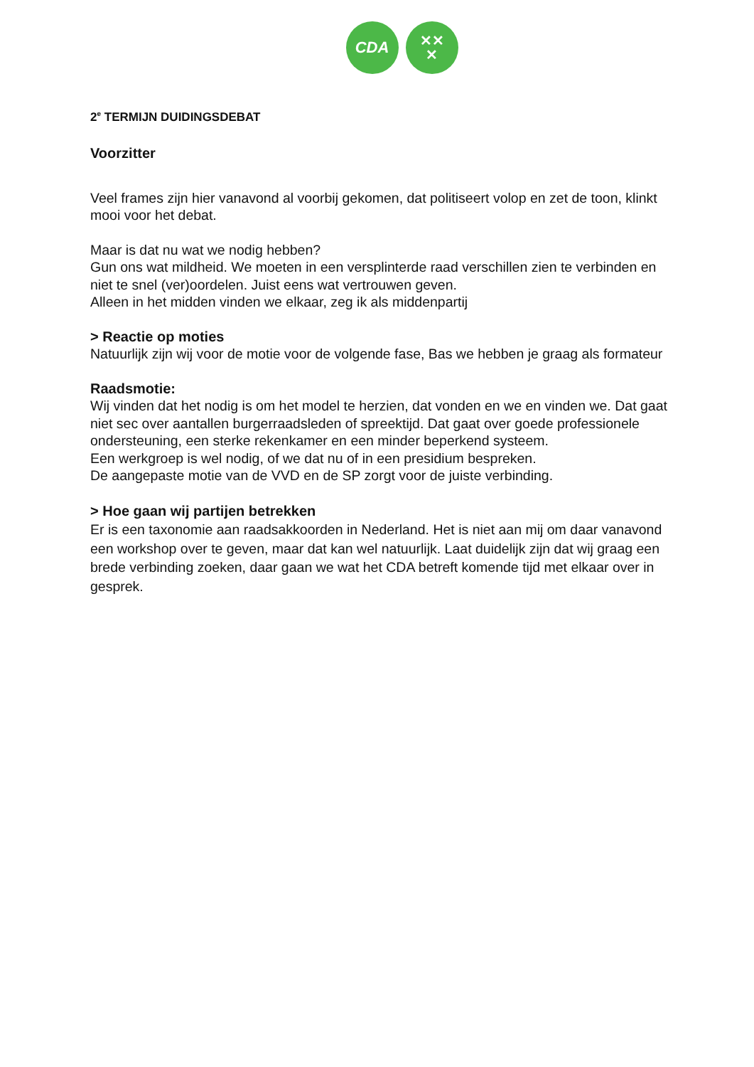CDA
✕✕
✕
2<sup>e</sup> TERMIJN DUIDINGSDEBAT
Voorzitter
Veel frames zijn hier vanavond al voorbij gekomen, dat politiseert volop en zet de toon, klinkt mooi voor het debat.
Maar is dat nu wat we nodig hebben?
Gun ons wat mildheid. We moeten in een versplinterde raad verschillen zien te verbinden en niet te snel (ver)oordelen. Juist eens wat vertrouwen geven.
Alleen in het midden vinden we elkaar, zeg ik als middenpartij
> Reactie op moties
Natuurlijk zijn wij voor de motie voor de volgende fase, Bas we hebben je graag als formateur
Raadsmotie:
Wij vinden dat het nodig is om het model te herzien, dat vonden en we en vinden we. Dat gaat niet sec over aantallen burgerraadsleden of spreektijd. Dat gaat over goede professionele ondersteuning, een sterke rekenkamer en een minder beperkend systeem.
Een werkgroep is wel nodig, of we dat nu of in een presidium bespreken.
De aangepaste motie van de VVD en de SP zorgt voor de juiste verbinding.
> Hoe gaan wij partijen betrekken
Er is een taxonomie aan raadsakkoorden in Nederland. Het is niet aan mij om daar vanavond een workshop over te geven, maar dat kan wel natuurlijk. Laat duidelijk zijn dat wij graag een brede verbinding zoeken, daar gaan we wat het CDA betreft komende tijd met elkaar over in gesprek.